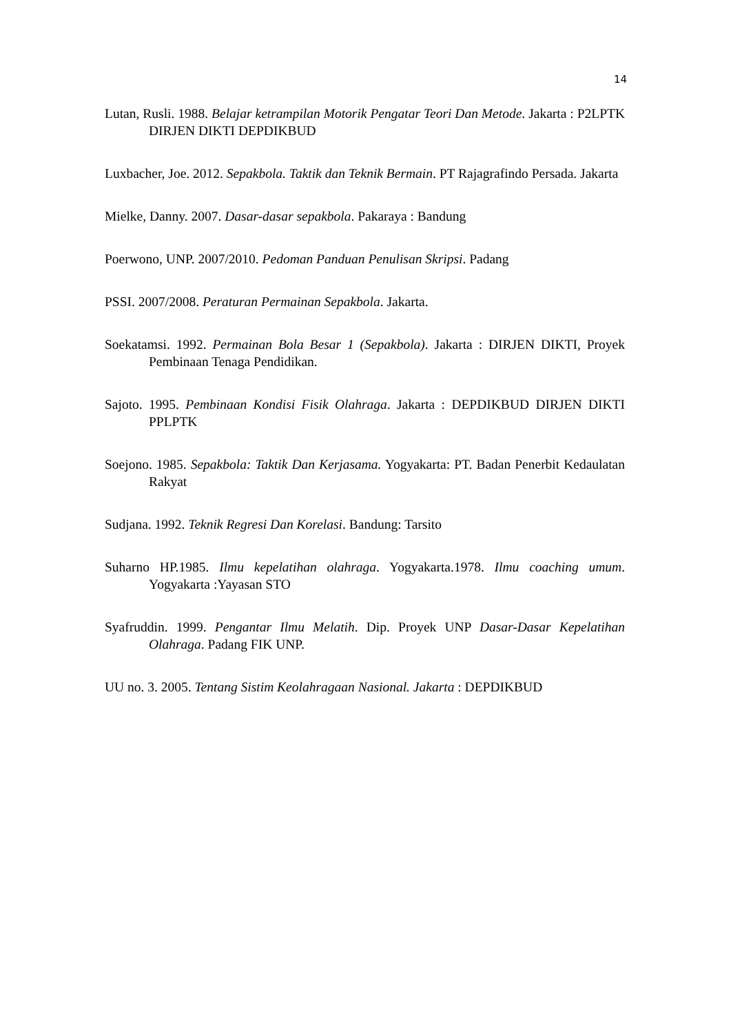14
Lutan, Rusli. 1988. Belajar ketrampilan Motorik Pengatar Teori Dan Metode. Jakarta : P2LPTK DIRJEN DIKTI DEPDIKBUD
Luxbacher, Joe. 2012. Sepakbola. Taktik dan Teknik Bermain. PT Rajagrafindo Persada. Jakarta
Mielke, Danny. 2007. Dasar-dasar sepakbola. Pakaraya : Bandung
Poerwono, UNP. 2007/2010. Pedoman Panduan Penulisan Skripsi. Padang
PSSI. 2007/2008. Peraturan Permainan Sepakbola. Jakarta.
Soekatamsi. 1992. Permainan Bola Besar 1 (Sepakbola). Jakarta : DIRJEN DIKTI, Proyek Pembinaan Tenaga Pendidikan.
Sajoto. 1995. Pembinaan Kondisi Fisik Olahraga. Jakarta : DEPDIKBUD DIRJEN DIKTI PPLPTK
Soejono. 1985. Sepakbola: Taktik Dan Kerjasama. Yogyakarta: PT. Badan Penerbit Kedaulatan Rakyat
Sudjana. 1992. Teknik Regresi Dan Korelasi. Bandung: Tarsito
Suharno HP.1985. Ilmu kepelatihan olahraga. Yogyakarta.1978. Ilmu coaching umum. Yogyakarta :Yayasan STO
Syafruddin. 1999. Pengantar Ilmu Melatih. Dip. Proyek UNP Dasar-Dasar Kepelatihan Olahraga. Padang FIK UNP.
UU no. 3. 2005. Tentang Sistim Keolahragaan Nasional. Jakarta : DEPDIKBUD